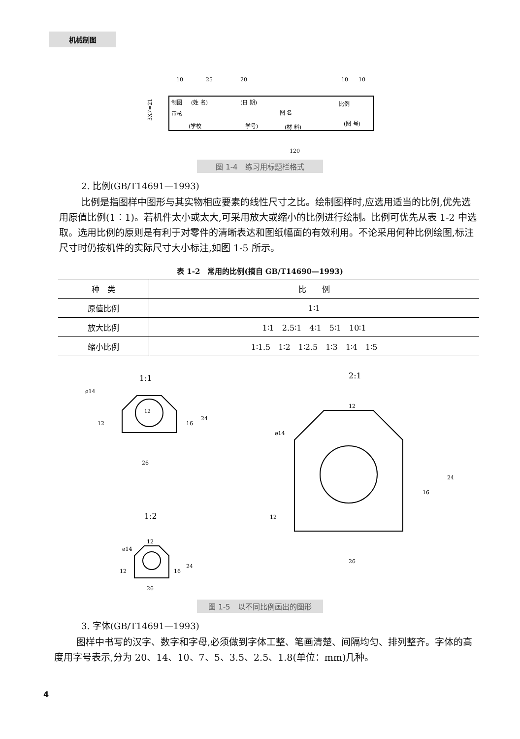机械制图
10
25
20
10
10
制图
(姓 名)
(日 期)
比例
审核
图 名
(图 号)
(学校
学号)
(材 料)
120
3X7=21
图 1-4　练习用标题栏格式
2. 比例(GB/T14691—1993)
比例是指图样中图形与其实物相应要素的线性尺寸之比。绘制图样时,应选用适当的比例,优先选用原值比例(1∶1)。若机件太小或太大,可采用放大或缩小的比例进行绘制。比例可优先从表 1-2 中选取。选用比例的原则是有利于对零件的清晰表达和图纸幅面的有效利用。不论采用何种比例绘图,标注尺寸时仍按机件的实际尺寸大小标注,如图 1-5 所示。
表 1-2　常用的比例(摘自 GB/T14690—1993)
| 种 类 | 比 例 |
| --- | --- |
| 原值比例 | 1∶1 |
| 放大比例 | 1∶1 2.5∶1 4∶1 5∶1 10∶1 |
| 缩小比例 | 1∶1.5 1∶2 1∶2.5 1∶3 1∶4 1∶5 |
1:1
2:1
12
ø14
26
24
16
12
12
ø14
26
24
16
12
1:2
12
ø14
26
24
16
12
图 1-5　以不同比例画出的图形
3. 字体(GB/T14691—1993)
图样中书写的汉字、数字和字母,必须做到字体工整、笔画清楚、间隔均匀、排列整齐。字体的高度用字号表示,分为 20、14、10、7、5、3.5、2.5、1.8(单位：mm)几种。
4